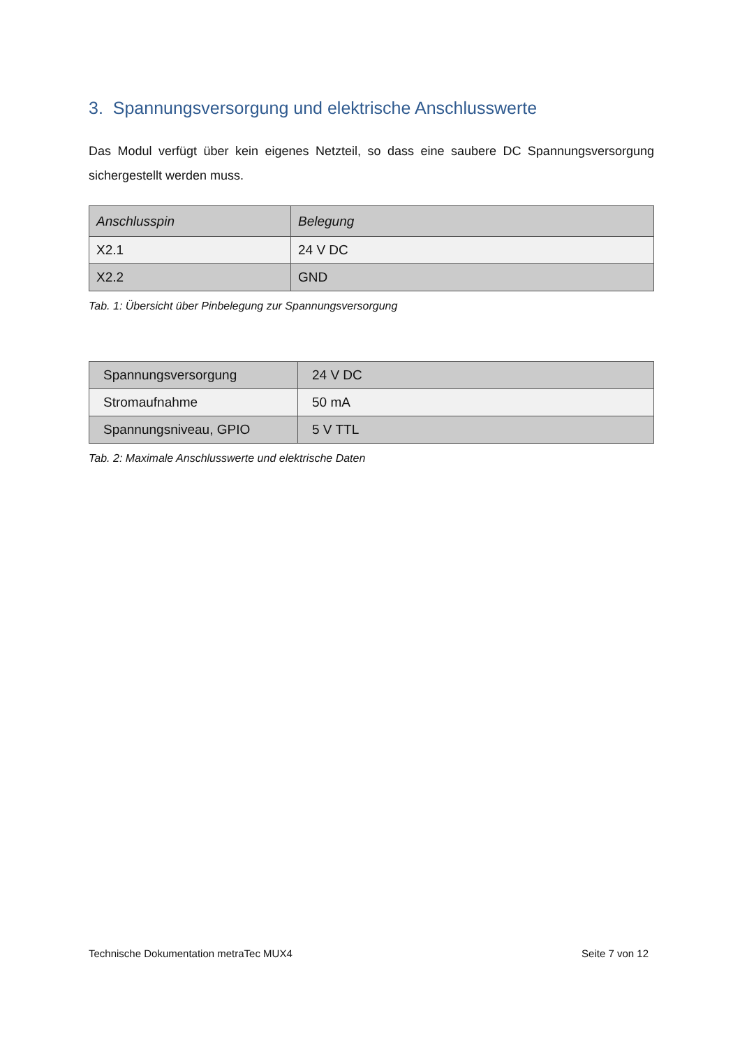3. Spannungsversorgung und elektrische Anschlusswerte
Das Modul verfügt über kein eigenes Netzteil, so dass eine saubere DC Spannungsversorgung sichergestellt werden muss.
| Anschlusspin | Belegung |
| --- | --- |
| X2.1 | 24 V DC |
| X2.2 | GND |
Tab. 1: Übersicht über Pinbelegung zur Spannungsversorgung
| Spannungsversorgung | 24 V DC |
| Stromaufnahme | 50 mA |
| Spannungsniveau, GPIO | 5 V TTL |
Tab. 2: Maximale Anschlusswerte und elektrische Daten
Technische Dokumentation metraTec MUX4 Seite 7 von 12